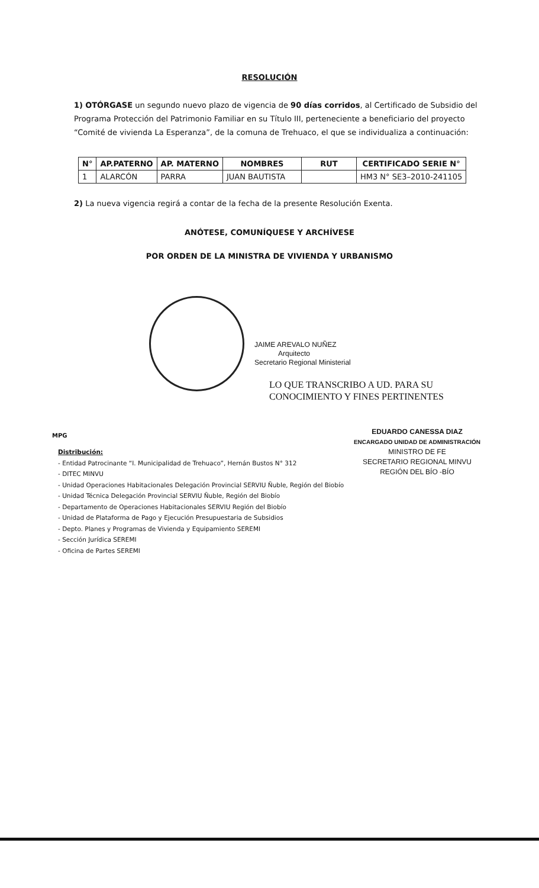RESOLUCIÓN
1) OTÓRGASE un segundo nuevo plazo de vigencia de 90 días corridos, al Certificado de Subsidio del Programa Protección del Patrimonio Familiar en su Título III, perteneciente a beneficiario del proyecto “Comité de vivienda La Esperanza”, de la comuna de Trehuaco, el que se individualiza a continuación:
| N° | AP.PATERNO | AP. MATERNO | NOMBRES | RUT | CERTIFICADO SERIE N° |
| --- | --- | --- | --- | --- | --- |
| 1 | ALARCÓN | PARRA | JUAN BAUTISTA | | HM3 N° SE3–2010-241105 |
2) La nueva vigencia regirá a contar de la fecha de la presente Resolución Exenta.
ANÓTESE, COMUNÍQUESE Y ARCHÍVESE
POR ORDEN DE LA MINISTRA DE VIVIENDA Y URBANISMO
JAIME AREVALO NUÑEZ
Arquitecto
Secretario Regional Ministerial
LO QUE TRANSCRIBO A UD. PARA SU
CONOCIMIENTO Y FINES PERTINENTES
MPG
EDUARDO CANESSA DIAZ
ENCARGADO UNIDAD DE ADMINISTRACIÓN
MINISTRO DE FE
SECRETARIO REGIONAL MINVU
REGIÓN DEL BÍO -BÍO
Distribución:
- Entidad Patrocinante “I. Municipalidad de Trehuaco”, Hernán Bustos N° 312
- DITEC MINVU
- Unidad Operaciones Habitacionales Delegación Provincial SERVIU Ñuble, Región del Biobío
- Unidad Técnica Delegación Provincial SERVIU Ñuble, Región del Biobío
- Departamento de Operaciones Habitacionales SERVIU Región del Biobío
- Unidad de Plataforma de Pago y Ejecución Presupuestaria de Subsidios
- Depto. Planes y Programas de Vivienda y Equipamiento SEREMI
- Sección Jurídica SEREMI
- Oficina de Partes SEREMI